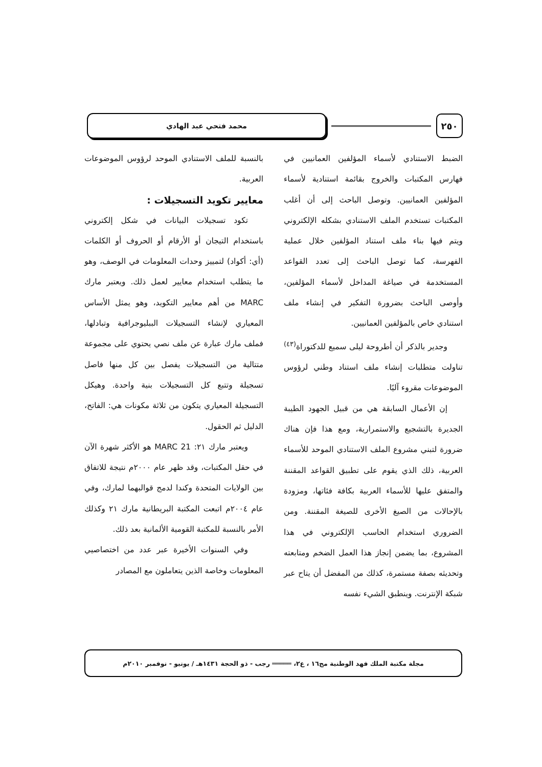٢٥٠
محمد فتحي عبد الهادي
الضبط الاستنادي لأسماء المؤلفين العمانيين في فهارس المكتبات والخروج بقائمة استنادية لأسماء المؤلفين العمانيين. وتوصل الباحث إلى أن أغلب المكتبات تستخدم الملف الاستنادي بشكله الإلكتروني ويتم فيها بناء ملف استناد المؤلفين خلال عملية الفهرسة، كما توصل الباحث إلى تعدد القواعد المستخدمة في صياغة المداخل لأسماء المؤلفين، وأوصى الباحث بضرورة التفكير في إنشاء ملف استنادي خاص بالمؤلفين العمانيين.
وجدير بالذكر أن أطروحة ليلى سميع للدكتوراة<sup>(٤٣)</sup> تناولت متطلبات إنشاء ملف استناد وطني لرؤوس الموضوعات مقروء آليًا.
إن الأعمال السابقة هي من قبيل الجهود الطيبة الجديرة بالتشجيع والاستمرارية، ومع هذا فإن هناك ضرورة لتبني مشروع الملف الاستنادي الموحد للأسماء العربية، ذلك الذي يقوم على تطبيق القواعد المقننة والمتفق عليها للأسماء العربية بكافة فئاتها، ومزودة بالإحالات من الصيغ الأخرى للصيغة المقننة. ومن الضروري استخدام الحاسب الإلكتروني في هذا المشروع، بما يضمن إنجاز هذا العمل الضخم ومتابعته وتحديثه بصفة مستمرة، كذلك من المفضل أن يتاح عبر شبكة الإنترنت. وينطبق الشيء نفسه
بالنسبة للملف الاستنادي الموحد لرؤوس الموضوعات العربية.
معايير تكويد التسجيلات :
تكود تسجيلات البيانات في شكل إلكتروني باستخدام التيجان أو الأرقام أو الحروف أو الكلمات (أي: أكواد) لتمييز وحدات المعلومات في الوصف، وهو ما يتطلب استخدام معايير لعمل ذلك. ويعتبر مارك MARC من أهم معايير التكويد، وهو يمثل الأساس المعياري لإنشاء التسجيلات الببليوجرافية وتبادلها، فملف مارك عبارة عن ملف نصي يحتوي على مجموعة متتالية من التسجيلات يفصل بين كل منها فاصل تسجيلة وتتبع كل التسجيلات بنية واحدة. وهيكل التسجيلة المعياري يتكون من ثلاثة مكونات هي: الفاتح، الدليل ثم الحقول.
ويعتبر مارك ٢١: MARC 21 هو الأكثر شهرة الآن في حقل المكتبات، وقد ظهر عام ٢٠٠٠م نتيجة للاتفاق بين الولايات المتحدة وكندا لدمج قوالبهما لمارك، وفي عام ٢٠٠٤م اتبعت المكتبة البريطانية مارك ٢١ وكذلك الأمر بالنسبة للمكتبة القومية الألمانية بعد ذلك.
وفي السنوات الأخيرة عبر عدد من اختصاصيي المعلومات وخاصة الذين يتعاملون مع المصادر
مجلة مكتبة الملك فهد الوطنية مج١٦ ، ع٢، ═════ رجب - ذو الحجة ١٤٣١هـ / يونيو - نوفمبر ٢٠١٠م